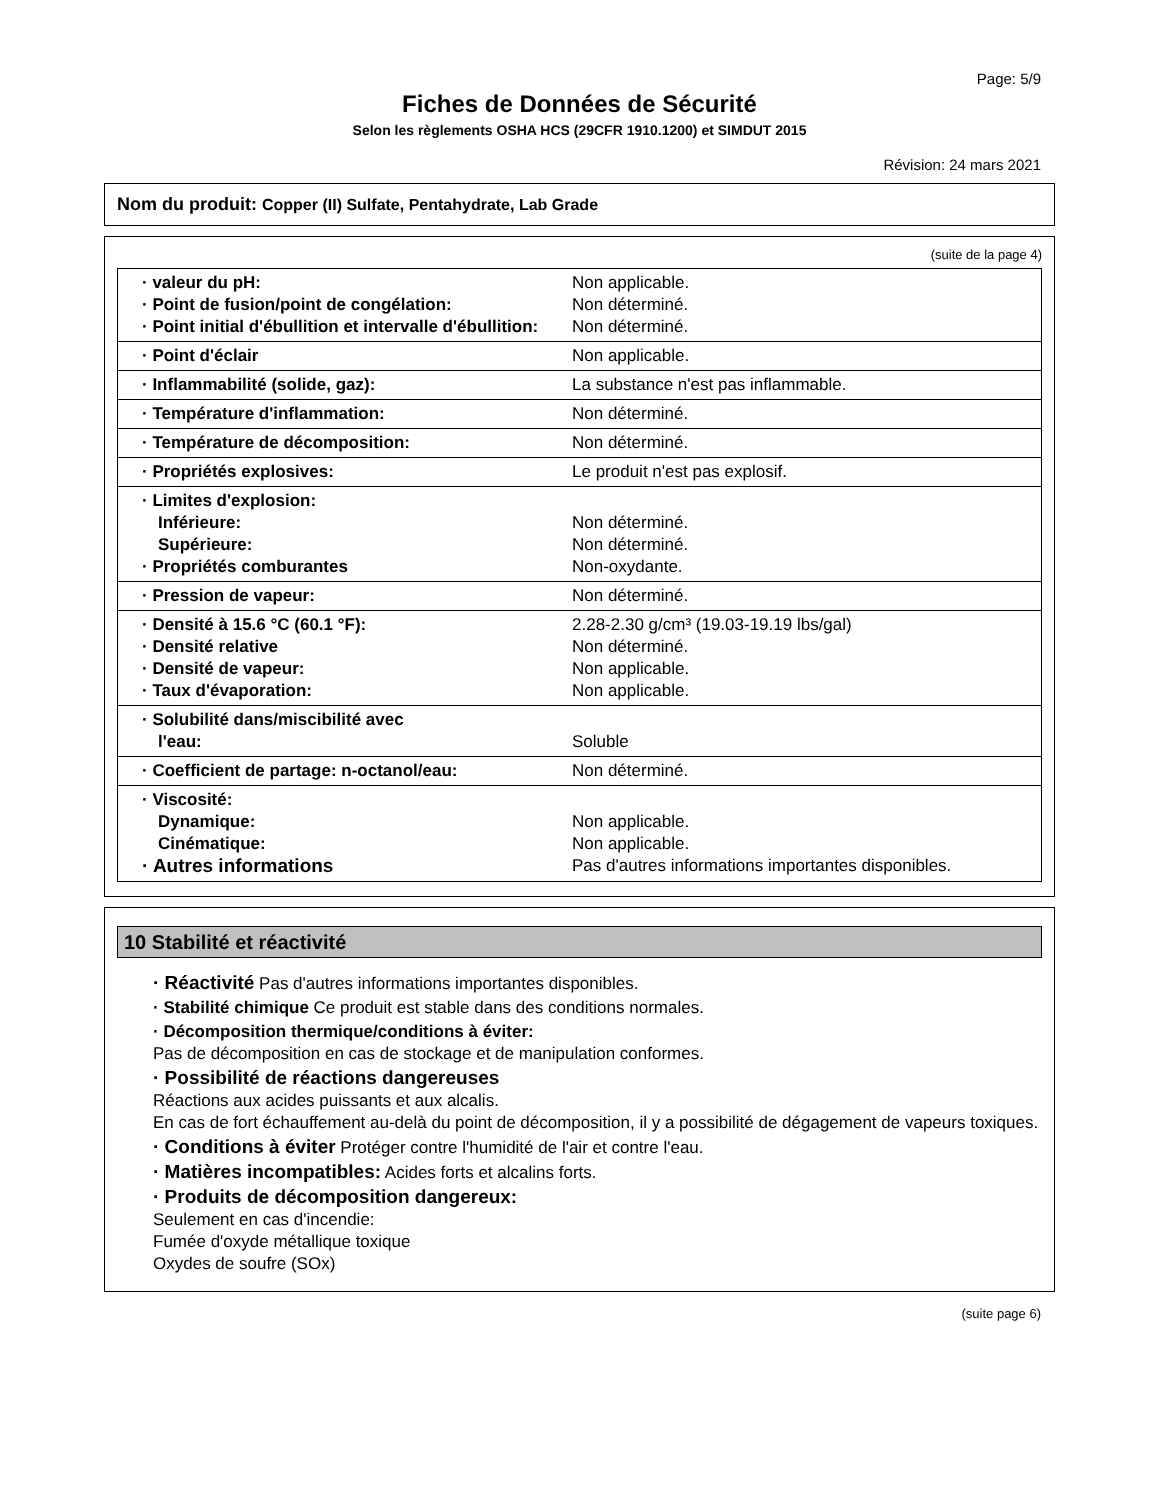Page: 5/9
Fiches de Données de Sécurité
Selon les règlements OSHA HCS (29CFR 1910.1200) et SIMDUT 2015
Révision: 24 mars 2021
Nom du produit: Copper (II) Sulfate, Pentahydrate, Lab Grade
(suite de la page 4)
| · valeur du pH: · Point de fusion/point de congélation: · Point initial d'ébullition et intervalle d'ébullition: | Non applicable. Non déterminé. Non déterminé. |
| · Point d'éclair | Non applicable. |
| · Inflammabilité (solide, gaz): | La substance n'est pas inflammable. |
| · Température d'inflammation: | Non déterminé. |
| · Température de décomposition: | Non déterminé. |
| · Propriétés explosives: | Le produit n'est pas explosif. |
| · Limites d'explosion: Inférieure: Supérieure: · Propriétés comburantes | Non déterminé. Non déterminé. Non-oxydante. |
| · Pression de vapeur: | Non déterminé. |
| · Densité à 15.6 °C (60.1 °F): · Densité relative · Densité de vapeur: · Taux d'évaporation: | 2.28-2.30 g/cm³ (19.03-19.19 lbs/gal) Non déterminé. Non applicable. Non applicable. |
| · Solubilité dans/miscibilité avec l'eau: | Soluble |
| · Coefficient de partage: n-octanol/eau: | Non déterminé. |
| · Viscosité: Dynamique: Cinématique: · Autres informations | Non applicable. Non applicable. Pas d'autres informations importantes disponibles. |
10 Stabilité et réactivité
· Réactivité Pas d'autres informations importantes disponibles.
· Stabilité chimique Ce produit est stable dans des conditions normales.
· Décomposition thermique/conditions à éviter:
Pas de décomposition en cas de stockage et de manipulation conformes.
· Possibilité de réactions dangereuses
Réactions aux acides puissants et aux alcalis.
En cas de fort échauffement au-delà du point de décomposition, il y a possibilité de dégagement de vapeurs toxiques.
· Conditions à éviter Protéger contre l'humidité de l'air et contre l'eau.
· Matières incompatibles: Acides forts et alcalins forts.
· Produits de décomposition dangereux:
Seulement en cas d'incendie:
Fumée d'oxyde métallique toxique
Oxydes de soufre (SOx)
(suite page 6)